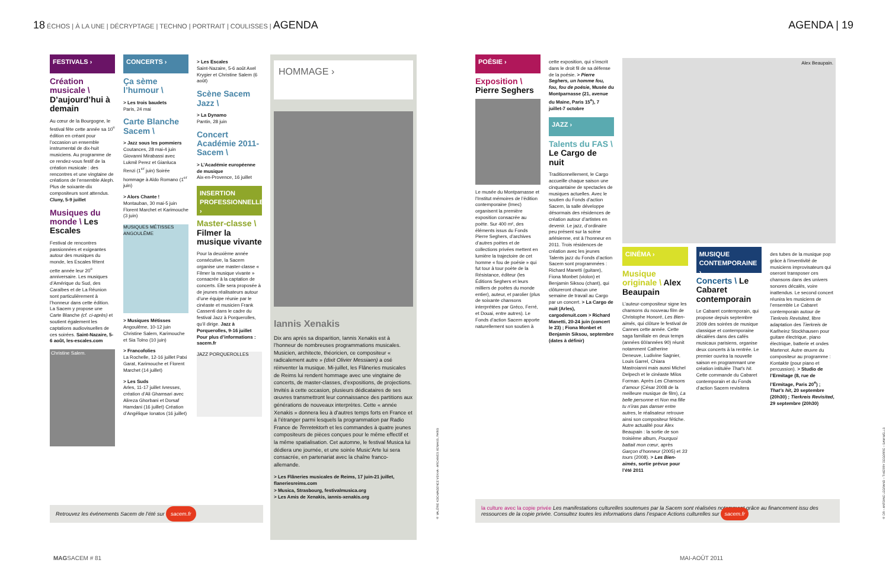18 ÉCHOS | À LA UNE | DÉCRYPTAGE | TECHNO | PORTRAIT | COULISSES | AGENDA
FESTIVALS ›
Création musicale \ D’aujourd’hui à demain
Au cœur de la Bourgogne, le festival fête cette année sa 10<sup>e</sup> édition en créant pour l’occasion un ensemble instrumental de dix-huit musiciens. Au programme de ce rendez-vous festif de la création musicale : des rencontres et une vingtaine de créations de l’ensemble Aleph. Plus de soixante-dix compositeurs sont attendus. Cluny, 5-9 juillet
Musiques du monde \ Les Escales
Festival de rencontres passionnées et exigeantes autour des musiques du monde, les Escales fêtent cette année leur 20<sup>e</sup> anniversaire. Les musiques d’Amérique du Sud, des Caraïbes et de La Réunion sont particulièrement à l’honneur dans cette édition. La Sacem y propose une Carte Blanche (cf. ci-après) et soutient également les captations audiovisuelles de ces soirées. Saint-Nazaire, 5-6 août, les-escales.com
Christine Salem.
CONCERTS ›
Ça sème l’humour \
> Les trois baudets
Paris, 24 mai
Carte Blanche Sacem \
> Jazz sous les pommiers
Coutances, 28 mai-4 juin Giovanni Mirabassi avec Lukmil Perez et Gianluca Renzi (1<sup>er</sup> juin) Soirée hommage à Aldo Romano (1<sup>er</sup> juin)
> Alors Chante !
Montauban, 30 mai-5 juin Florent Marchet et Karimouche (3 juin)
MUSIQUES MÉTISSES ANGOULÊME
> Musiques Métisses
Angoulême, 10-12 juin Christine Salem, Karimouche et Sia Tolno (10 juin)
> Francofolies
La Rochelle, 12-16 juillet Patxi Garat, Karimouche et Florent Marchet (14 juillet)
> Les Suds
Arles, 11-17 juillet Ivresses, création d’Ali Ghamsari avec Alireza Ghorbani et Dorsaf Hamdani (16 juillet) Création d’Angélique Ionatos (16 juillet)
> Les Escales
Saint-Nazaire, 5-6 août Axel Krygier et Christine Salem (6 août)
Scène Sacem Jazz \
> La Dynamo
Pantin, 28 juin
Concert Académie 2011-Sacem \
> L’Académie européenne de musique
Aix-en-Provence, 16 juillet
INSERTION PROFESSIONNELLE ›
Master-classe \ Filmer la musique vivante
Pour la deuxième année consécutive, la Sacem organise une master-classe « Filmer la musique vivante » consacrée à la captation de concerts. Elle sera proposée à de jeunes réalisateurs autour d’une équipe réunie par le cinéaste et musicien Frank Cassenti dans le cadre du festival Jazz à Porquerolles, qu’il dirige. Jazz à Porquerolles, 9-16 juillet Pour plus d’informations : sacem.fr
JAZZ PORQUEROLLES
HOMMAGE ›
Iannis Xenakis
Dix ans après sa disparition, Iannis Xenakis est à l’honneur de nombreuses programmations musicales. Musicien, architecte, théoricien, ce compositeur « radicalement autre » (dixit Olivier Messiaen) a osé réinventer la musique. Mi-juillet, les Flâneries musicales de Reims lui rendent hommage avec une vingtaine de concerts, de master-classes, d’expositions, de projections. Invités à cette occasion, plusieurs dédicataires de ses œuvres transmettront leur connaissance des partitions aux générations de nouveaux interprètes. Cette « année Xenakis » donnera lieu à d’autres temps forts en France et à l’étranger parmi lesquels la programmation par Radio France de Terretektorh et les commandes à quatre jeunes compositeurs de pièces conçues pour le même effectif et la même spatialisation. Cet automne, le festival Musica lui dédiera une journée, et une soirée Music’Arte lui sera consacrée, en partenariat avec la chaîne franco-allemande.
> Les Flâneries musicales de Reims, 17 juin-21 juillet, flaneriesreims.com
> Musica, Strasbourg, festivalmusica.org
> Les Amis de Xenakis, iannis-xenakis.org
Retrouvez les événements Sacem de l’été sur sacem.fr
© VALÉRIE KOCH/AGENCE VEKHA - ARCHIVES XENAKIS, PARIS
MAGSACEM # 81
AGENDA | 19
POÉSIE ›
Exposition \ Pierre Seghers
Le musée du Montparnasse et l’Institut mémoires de l’édition contemporaine (Imec) organisent la première exposition consacrée au poète. Sur 400 m², des éléments issus du Fonds Pierre Seghers, d’archives d’autres poètes et de collections privées mettent en lumière la trajectoire de cet homme « fou de poésie » qui fut tour à tour poète de la Résistance, éditeur (les Éditions Seghers et leurs milliers de poètes du monde entier), auteur, et parolier (plus de soixante chansons interprétées par Gréco, Ferré, et Douai, entre autres). Le Fonds d’action Sacem apporte naturellement son soutien à
cette exposition, qui s’inscrit dans le droit fil de sa défense de la poésie. > Pierre Seghers, un homme fou, fou, fou de poésie, Musée du Montparnasse (21, avenue du Maine, Paris 15<sup>e</sup>), 7 juillet-7 octobre
JAZZ ›
Talents du FAS \ Le Cargo de nuit
Traditionnellement, le Cargo accueille chaque saison une cinquantaine de spectacles de musiques actuelles. Avec le soutien du Fonds d’action Sacem, la salle développe désormais des résidences de création autour d’artistes en devenir. Le jazz, d’ordinaire peu présent sur la scène arlésienne, est à l’honneur en 2011. Trois résidences de création avec les jeunes Talents jazz du Fonds d’action Sacem sont programmées : Richard Manetti (guitare), Fiona Monbet (violon) et Benjamin Siksou (chant), qui clôtureront chacun une semaine de travail au Cargo par un concert. > La Cargo de nuit (Arles), cargodenuit.com > Richard Manetti, 20-24 juin (concert le 23) ; Fiona Monbet et Benjamin Siksou, septembre (dates à définir)
Alex Beaupain.
CINÉMA ›
Musique originale \ Alex Beaupain
L’auteur-compositeur signe les chansons du nouveau film de Christophe Honoré, Les Bien-aimés, qui clôture le festival de Cannes cette année. Cette saga familiale en deux temps (années 60/années 90) réunit notamment Catherine Deneuve, Ludivine Sagnier, Louis Garrel, Chiara Mastroianni mais aussi Michel Delpech et le cinéaste Milos Forman. Après Les Chansons d’amour (César 2008 de la meilleure musique de film), La belle personne et Non ma fille tu n’iras pas danser entre autres, le réalisateur retrouve ainsi son compositeur fétiche. Autre actualité pour Alex Beaupain : la sortie de son troisième album, Pourquoi battait mon cœur, après Garçon d’honneur (2005) et 33 tours (2008). > Les Bien-aimés, sortie prévue pour l’été 2011
MUSIQUE CONTEMPORAINE ›
Concerts \ Le Cabaret contemporain
Le Cabaret contemporain, qui propose depuis septembre 2009 des soirées de musique classique et contemporaine décalées dans des cafés musicaux parisiens, organise deux concerts à la rentrée. Le premier ouvrira la nouvelle saison en programmant une création intitulée That’s hit. Cette commande du Cabaret contemporain et du Fonds d’action Sacem revisitera
des tubes de la musique pop grâce à l’inventivité de musiciens improvisateurs qui oseront transposer ces chansons dans des univers sonores décalés, voire inattendus. Le second concert réunira les musiciens de l’ensemble Le Cabaret contemporain autour de Tierkreis Revisited, libre adaptation des Tierkreis de Karlheinz Stockhausen pour guitare électrique, piano électrique, batterie et ondes Martenot. Autre œuvre du compositeur au programme : Kontakte (pour piano et percussion). > Studio de l’Ermitage (8, rue de l’Ermitage, Paris 20<sup>e</sup>) ; That’s hit, 20 septembre (20h30) ; Tierkreis Revisited, 29 septembre (20h30)
la culture avec la copie privée Les manifestations culturelles soutenues par la Sacem sont réalisées notamment grâce au financement issu des ressources de la copie privée. Consultez toutes les informations dans l’espace Actions culturelles sur sacem.fr
© DR – ANTOINE LEGRAND – THIERRY DEGORRE – SAM WELLS
MAI-AOÛT 2011